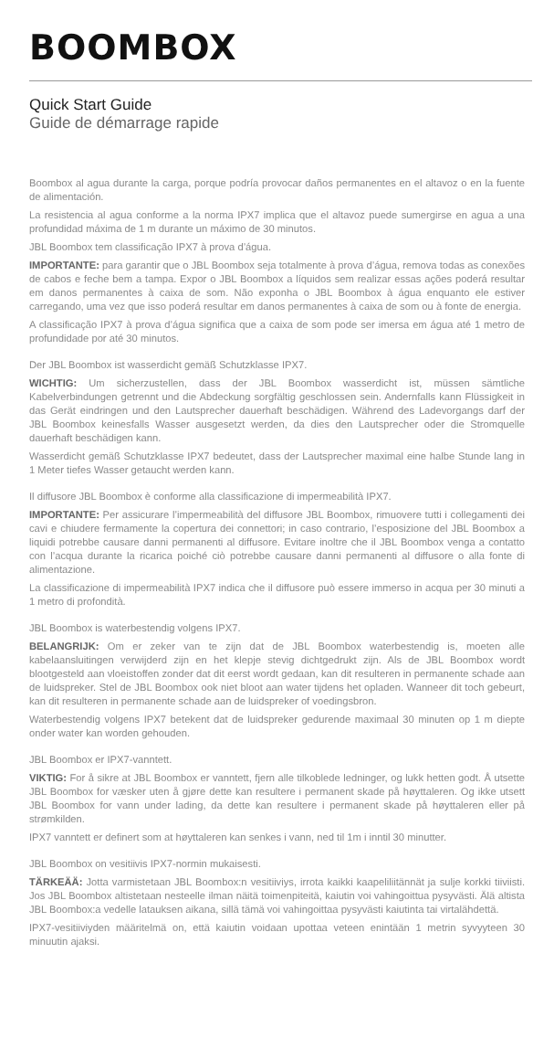BOOMBOX
Quick Start Guide
Guide de démarrage rapide
Boombox al agua durante la carga, porque podría provocar daños permanentes en el altavoz o en la fuente de alimentación.
La resistencia al agua conforme a la norma IPX7 implica que el altavoz puede sumergirse en agua a una profundidad máxima de 1 m durante un máximo de 30 minutos.
JBL Boombox tem classificação IPX7 à prova d’água.
IMPORTANTE: para garantir que o JBL Boombox seja totalmente à prova d’água, remova todas as conexões de cabos e feche bem a tampa. Expor o JBL Boombox a líquidos sem realizar essas ações poderá resultar em danos permanentes à caixa de som. Não exponha o JBL Boombox à água enquanto ele estiver carregando, uma vez que isso poderá resultar em danos permanentes à caixa de som ou à fonte de energia.
A classificação IPX7 à prova d’água significa que a caixa de som pode ser imersa em água até 1 metro de profundidade por até 30 minutos.
Der JBL Boombox ist wasserdicht gemäß Schutzklasse IPX7.
WICHTIG: Um sicherzustellen, dass der JBL Boombox wasserdicht ist, müssen sämtliche Kabelverbindungen getrennt und die Abdeckung sorgfältig geschlossen sein. Andernfalls kann Flüssigkeit in das Gerät eindringen und den Lautsprecher dauerhaft beschädigen. Während des Ladevorgangs darf der JBL Boombox keinesfalls Wasser ausgesetzt werden, da dies den Lautsprecher oder die Stromquelle dauerhaft beschädigen kann.
Wasserdicht gemäß Schutzklasse IPX7 bedeutet, dass der Lautsprecher maximal eine halbe Stunde lang in 1 Meter tiefes Wasser getaucht werden kann.
Il diffusore JBL Boombox è conforme alla classificazione di impermeabilità IPX7.
IMPORTANTE: Per assicurare l’impermeabilità del diffusore JBL Boombox, rimuovere tutti i collegamenti dei cavi e chiudere fermamente la copertura dei connettori; in caso contrario, l’esposizione del JBL Boombox a liquidi potrebbe causare danni permanenti al diffusore. Evitare inoltre che il JBL Boombox venga a contatto con l’acqua durante la ricarica poiché ciò potrebbe causare danni permanenti al diffusore o alla fonte di alimentazione.
La classificazione di impermeabilità IPX7 indica che il diffusore può essere immerso in acqua per 30 minuti a 1 metro di profondità.
JBL Boombox is waterbestendig volgens IPX7.
BELANGRIJK: Om er zeker van te zijn dat de JBL Boombox waterbestendig is, moeten alle kabelaansluitingen verwijderd zijn en het klepje stevig dichtgedrukt zijn. Als de JBL Boombox wordt blootgesteld aan vloeistoffen zonder dat dit eerst wordt gedaan, kan dit resulteren in permanente schade aan de luidspreker. Stel de JBL Boombox ook niet bloot aan water tijdens het opladen. Wanneer dit toch gebeurt, kan dit resulteren in permanente schade aan de luidspreker of voedingsbron.
Waterbestendig volgens IPX7 betekent dat de luidspreker gedurende maximaal 30 minuten op 1 m diepte onder water kan worden gehouden.
JBL Boombox er IPX7-vanntett.
VIKTIG: For å sikre at JBL Boombox er vanntett, fjern alle tilkoblede ledninger, og lukk hetten godt. Å utsette JBL Boombox for væsker uten å gjøre dette kan resultere i permanent skade på høyttaleren. Og ikke utsett JBL Boombox for vann under lading, da dette kan resultere i permanent skade på høyttaleren eller på strømkilden.
IPX7 vanntett er definert som at høyttaleren kan senkes i vann, ned til 1m i inntil 30 minutter.
JBL Boombox on vesitiivis IPX7-normin mukaisesti.
TÄRKEÄÄ: Jotta varmistetaan JBL Boombox:n vesitiiviys, irrota kaikki kaapeliliitännät ja sulje korkki tiiviisti. Jos JBL Boombox altistetaan nesteelle ilman näitä toimenpiteitä, kaiutin voi vahingoittua pysyvästi. Älä altista JBL Boombox:a vedelle latauksen aikana, sillä tämä voi vahingoittaa pysyvästi kaiutinta tai virtalähdettä.
IPX7-vesitiiviyden määritelmä on, että kaiutin voidaan upottaa veteen enintään 1 metrin syvyyteen 30 minuutin ajaksi.